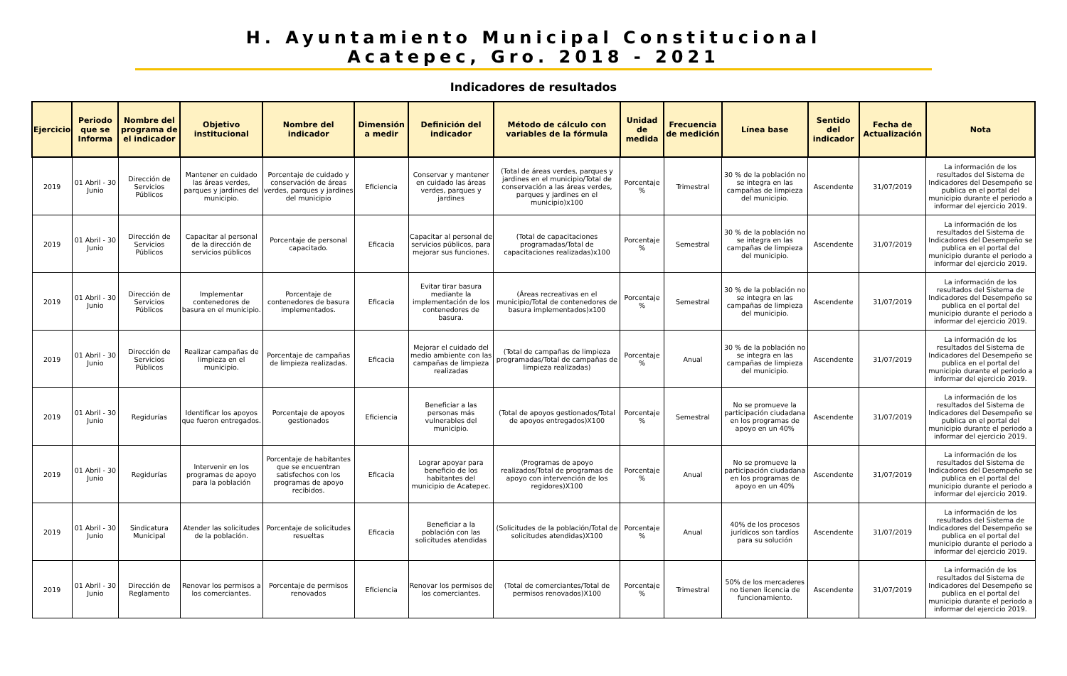H. Ayuntamiento Municipal Constitucional
Acatepec, Gro. 2018 - 2021
Indicadores de resultados
| Ejercicio | Periodo que se Informa | Nombre del programa de el indicador | Objetivo institucional | Nombre del indicador | Dimensión a medir | Definición del indicador | Método de cálculo con variables de la fórmula | Unidad de medida | Frecuencia de medición | Línea base | Sentido del indicador | Fecha de Actualización | Nota |
| --- | --- | --- | --- | --- | --- | --- | --- | --- | --- | --- | --- | --- | --- |
| 2019 | 01 Abril - 30 Junio | Dirección de Servicios Públicos | Mantener en cuidado las áreas verdes, parques y jardines del municipio. | Porcentaje de cuidado y conservación de áreas verdes, parques y jardines del municipio | Eficiencia | Conservar y mantener en cuidado las áreas verdes, parques y jardines | (Total de áreas verdes, parques y jardines en el municipio/Total de conservación a las áreas verdes, parques y jardines en el municipio)x100 | Porcentaje % | Trimestral | 30 % de la población no se integra en las campañas de limpieza del municipio. | Ascendente | 31/07/2019 | La información de los resultados del Sistema de Indicadores del Desempeño se publica en el portal del municipio durante el periodo a informar del ejercicio 2019. |
| 2019 | 01 Abril - 30 Junio | Dirección de Servicios Públicos | Capacitar al personal de la dirección de servicios públicos | Porcentaje de personal capacitado. | Eficacia | Capacitar al personal de servicios públicos, para mejorar sus funciones. | (Total de capacitaciones programadas/Total de capacitaciones realizadas)x100 | Porcentaje % | Semestral | 30 % de la población no se integra en las campañas de limpieza del municipio. | Ascendente | 31/07/2019 | La información de los resultados del Sistema de Indicadores del Desempeño se publica en el portal del municipio durante el periodo a informar del ejercicio 2019. |
| 2019 | 01 Abril - 30 Junio | Dirección de Servicios Públicos | Implementar contenedores de basura en el municipio. | Porcentaje de contenedores de basura implementados. | Eficacia | Evitar tirar basura mediante la implementación de los contenedores de basura. | (Áreas recreativas en el municipio/Total de contenedores de basura implementados)x100 | Porcentaje % | Semestral | 30 % de la población no se integra en las campañas de limpieza del municipio. | Ascendente | 31/07/2019 | La información de los resultados del Sistema de Indicadores del Desempeño se publica en el portal del municipio durante el periodo a informar del ejercicio 2019. |
| 2019 | 01 Abril - 30 Junio | Dirección de Servicios Públicos | Realizar campañas de limpieza en el municipio. | Porcentaje de campañas de limpieza realizadas. | Eficacia | Mejorar el cuidado del medio ambiente con las campañas de limpieza realizadas | (Total de campañas de limpieza programadas/Total de campañas de limpieza realizadas) | Porcentaje % | Anual | 30 % de la población no se integra en las campañas de limpieza del municipio. | Ascendente | 31/07/2019 | La información de los resultados del Sistema de Indicadores del Desempeño se publica en el portal del municipio durante el periodo a informar del ejercicio 2019. |
| 2019 | 01 Abril - 30 Junio | Regidurías | Identificar los apoyos que fueron entregados. | Porcentaje de apoyos gestionados | Eficiencia | Beneficiar a las personas más vulnerables del municipio. | (Total de apoyos gestionados/Total de apoyos entregados)X100 | Porcentaje % | Semestral | No se promueve la participación ciudadana en los programas de apoyo en un 40% | Ascendente | 31/07/2019 | La información de los resultados del Sistema de Indicadores del Desempeño se publica en el portal del municipio durante el periodo a informar del ejercicio 2019. |
| 2019 | 01 Abril - 30 Junio | Regidurías | Intervenir en los programas de apoyo para la población | Porcentaje de habitantes que se encuentran satisfechos con los programas de apoyo recibidos. | Eficacia | Lograr apoyar para beneficio de los habitantes del municipio de Acatepec. | (Programas de apoyo realizados/Total de programas de apoyo con intervención de los regidores)X100 | Porcentaje % | Anual | No se promueve la participación ciudadana en los programas de apoyo en un 40% | Ascendente | 31/07/2019 | La información de los resultados del Sistema de Indicadores del Desempeño se publica en el portal del municipio durante el periodo a informar del ejercicio 2019. |
| 2019 | 01 Abril - 30 Junio | Sindicatura Municipal | Atender las solicitudes de la población. | Porcentaje de solicitudes resueltas | Eficacia | Beneficiar a la población con las solicitudes atendidas | (Solicitudes de la población/Total de solicitudes atendidas)X100 | Porcentaje % | Anual | 40% de los procesos jurídicos son tardíos para su solución | Ascendente | 31/07/2019 | La información de los resultados del Sistema de Indicadores del Desempeño se publica en el portal del municipio durante el periodo a informar del ejercicio 2019. |
| 2019 | 01 Abril - 30 Junio | Dirección de Reglamento | Renovar los permisos a los comerciantes. | Porcentaje de permisos renovados | Eficiencia | Renovar los permisos de los comerciantes. | (Total de comerciantes/Total de permisos renovados)X100 | Porcentaje % | Trimestral | 50% de los mercaderes no tienen licencia de funcionamiento. | Ascendente | 31/07/2019 | La información de los resultados del Sistema de Indicadores del Desempeño se publica en el portal del municipio durante el periodo a informar del ejercicio 2019. |